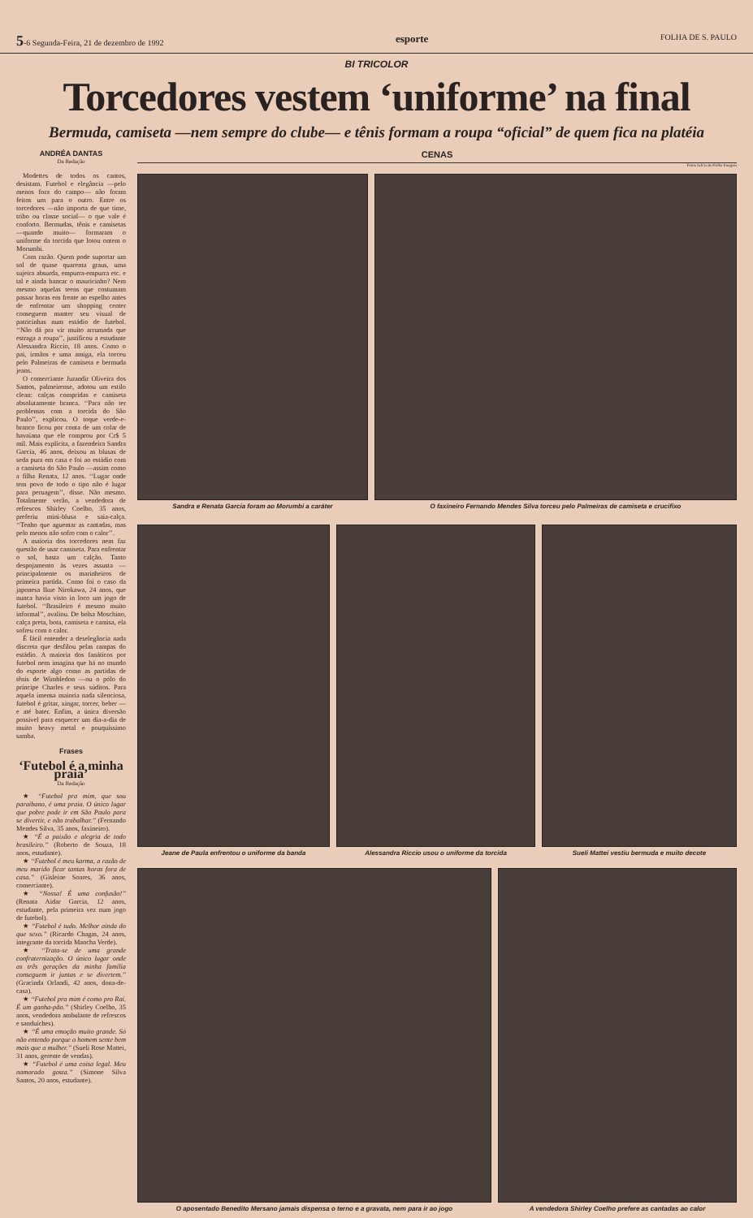5-6 Segunda-Feira, 21 de dezembro de 1992 esporte FOLHA DE S. PAULO
BI TRICOLOR
Torcedores vestem ‘uniforme’ na final
Bermuda, camiseta —nem sempre do clube— e tênis formam a roupa “oficial” de quem fica na platéia
ANDRÉA DANTAS
Da Redação
Modettes de todos os cantos, desistam. Futebol e elegância —pelo menos fora do campo— não foram feitos um para o outro. Entre os torcedores —não importa de que time, tribo ou classe social— o que vale é conforto. Bermudas, tênis e camisetas —quando muito— formaram o uniforme da torcida que lotou ontem o Morumbi.
Com razão. Quem pode suportar um sol de quase quarenta graus, uma sujeira absurda, empurra-empurra etc. e tal e ainda bancar o mauricinho? Nem mesmo aquelas teens que costumam passar horas em frente ao espelho antes de enfrentar um shopping center conseguem manter seu visual de patricinhas num estádio de futebol. ‘‘Não dá pra vir muito arrumada que estraga a roupa’’, justificou a estudante Alessandra Riccio, 18 anos. Como o pai, irmãos e uma amiga, ela torceu pelo Palmeiras de camiseta e bermuda jeans.
O comerciante Jurandir Oliveira dos Santos, palmeirense, adotou um estilo clean: calças compridas e camiseta absolutamente branca. ‘‘Para não ter problemas com a torcida do São Paulo’’, explicou. O toque verde-e-branco ficou por conta de um colar de havaiana que ele comprou por Cr$ 5 mil. Mais explícita, a fazendeira Sandra Garcia, 46 anos, deixou as blusas de seda pura em casa e foi ao estádio com a camiseta do São Paulo —assim como a filha Renata, 12 anos. ‘‘Lugar onde tem povo de todo o tipo não é lugar para peruagem’’, disse. Não mesmo. Totalmente verão, a vendedora de refrescos Shirley Coelho, 35 anos, preferiu mini-blusa e saia-calça. ‘‘Tenho que aguentar as cantadas, mas pelo menos não sofro com o calor’’.
A maioria dos torcedores nem faz questão de usar camiseta. Para enfrentar o sol, basta um calção. Tanto despojamento às vezes assusta —principalmente os marinheiros de primeira partida. Como foi o caso da japonesa Ikue Nirokawa, 24 anos, que nunca havia visto in loco um jogo de futebol. ‘‘Brasileiro é mesmo muito informal’’, avaliou. De bolsa Moschino, calça preta, bota, camiseta e camisa, ela sofreu com o calor.
É fácil entender a deselegância nada discreta que desfilou pelas rampas do estádio. A maioria dos fanáticos por futebol nem imagina que há no mundo do esporte algo como as partidas de tênis de Wimbledon —ou o pólo do príncipe Charles e seus súditos. Para aquela imensa maioria nada silenciosa, futebol é gritar, xingar, torcer, beber —e até bater. Enfim, a única diversão possível para esquecer um dia-a-dia de muito heavy metal e pouquíssimo samba.
Frases
‘Futebol é a minha praia’
Da Redação
★ ‘‘Futebol pra mim, que sou paraibano, é uma praia. O único lugar que pobre pode ir em São Paulo para se divertir, e não trabalhar.’’ (Fernando Mendes Silva, 35 anos, faxineiro).
★ ‘‘É a paixão e alegria de todo brasileiro.’’ (Roberto de Souza, 18 anos, estudante).
★ ‘‘Futebol é meu karma, a razão de meu marido ficar tantas horas fora de casa.’’ (Gisleine Soares, 36 anos, comerciante).
★ ‘‘Nossa! É uma confusão!’’ (Renata Aidar Garcia, 12 anos, estudante, pela primeira vez num jogo de futebol).
★ ‘‘Futebol é tudo. Melhor ainda do que sexo.’’ (Ricardo Chagas, 24 anos, integrante da torcida Mancha Verde).
★ ‘‘Trata-se de uma grande confraternização. O único lugar onde as três gerações da minha família conseguem ir juntas e se divertem.’’ (Gracinda Orlandi, 42 anos, dona-de-casa).
★ ‘‘Futebol pra mim é como pro Raí. É um ganha-pão.’’ (Shirley Coelho, 35 anos, vendedora ambulante de refrescos e sanduíches).
★ ‘‘É uma emoção muito grande. Só não entendo porque o homem sente bem mais que a mulher.’’ (Sueli Rose Mattei, 31 anos, gerente de vendas).
★ ‘‘Futebol é uma coisa legal. Meu namorado gosta.’’ (Simone Silva Santos, 20 anos, estudante).
CENAS
Fotos Adi Leite/Folha Imagem
Sandra e Renata Garcia foram ao Morumbi a caráter
O faxineiro Fernando Mendes Silva torceu pelo Palmeiras de camiseta e crucifixo
Jeane de Paula enfrentou o uniforme da banda
Alessandra Riccio usou o uniforme da torcida
Sueli Mattei vestiu bermuda e muito decote
O aposentado Benedito Mersano jamais dispensa o terno e a gravata, nem para ir ao jogo
A vendedora Shirley Coelho prefere as cantadas ao calor